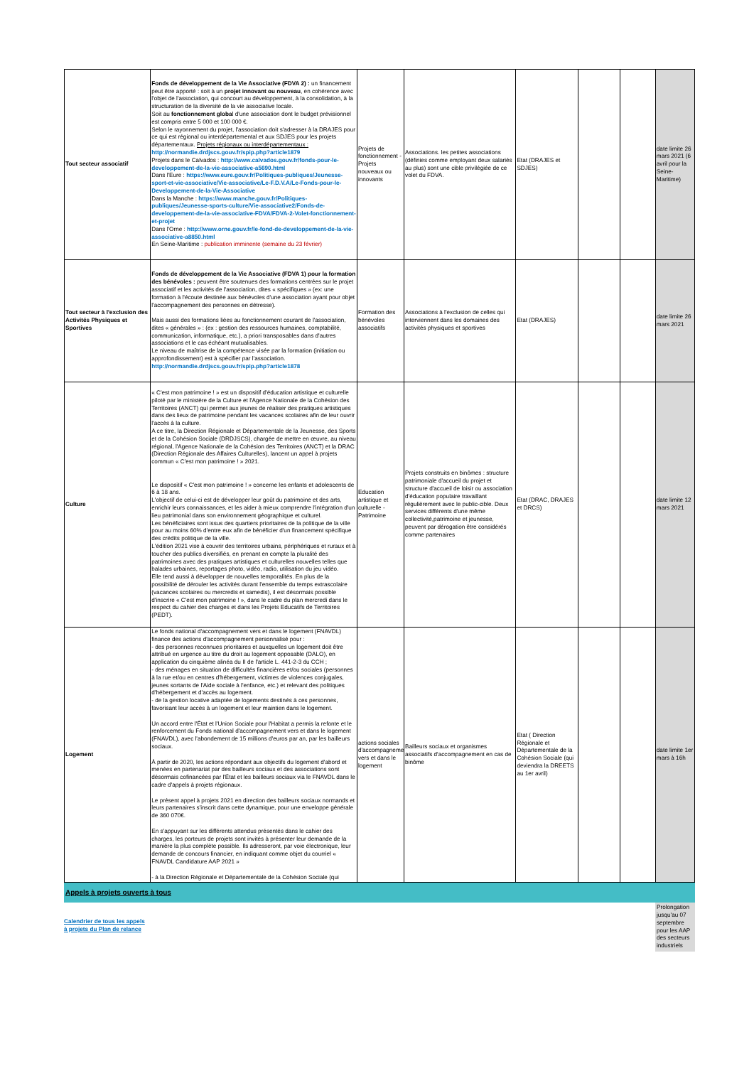| Tout secteur associatif | Fonds de développement de la Vie Associative (FDVA 2) : un financement peut être apporté : soit à un projet innovant ou nouveau , en cohérence avec l'objet de l'association, qui concourt au développement, à la consolidation, à la structuration de la diversité de la vie associative locale. Soit au fonctionnement globa l d'une association dont le budget prévisionnel est compris entre 5 000 et 100 000 €. Selon le rayonnement du projet, l'association doit s'adresser à la DRAJES pour ce qui est régional ou interdépartemental et aux SDJES pour les projets départementaux. Projets régionaux ou interdépartementaux : http://normandie.drdjscs.gouv.fr/spip.php?article1879 Projets dans le Calvados : http://www.calvados.gouv.fr/fonds-pour-le-developpement-de-la-vie-associative-a5690.html Dans l'Eure : https://www.eure.gouv.fr/Politiques-publiques/Jeunesse-sport-et-vie-associative/Vie-associative/Le-F.D.V.A/Le-Fonds-pour-le-Developpement-de-la-Vie-Associative Dans la Manche : https://www.manche.gouv.fr/Politiques-publiques/Jeunesse-sports-culture/Vie-associative2/Fonds-de-developpement-de-la-vie-associative-FDVA/FDVA-2-Volet-fonctionnement-et-projet Dans l'Orne : http://www.orne.gouv.fr/le-fond-de-developpement-de-la-vie-associative-a8850.html En Seine-Maritime : publication imminente (semaine du 23 février) | Projets de fonctionnement - Projets nouveaux ou innovants | Associations. les petites associations (définies comme employant deux salariés au plus) sont une cible privilégiée de ce volet du FDVA. | Etat (DRAJES et SDJES) | | | date limite 26 mars 2021 (6 avril pour la Seine-Maritime) |
| Tout secteur à l'exclusion des Activités Physiques et Sportives | Fonds de développement de la Vie Associative (FDVA 1) pour la formation des bénévoles : peuvent être soutenues des formations centrées sur le projet associatif et les activités de l'association, dites « spécifiques » (ex: une formation à l'écoute destinée aux bénévoles d'une association ayant pour objet l'accompagnement des personnes en détresse). Mais aussi des formations liées au fonctionnement courant de l'association, dites « générales » : (ex : gestion des ressources humaines, comptabilité, communication, informatique, etc.), a priori transposables dans d'autres associations et le cas échéant mutualisables. Le niveau de maîtrise de la compétence visée par la formation (initiation ou approfondissement) est à spécifier par l'association. http://normandie.drdjscs.gouv.fr/spip.php?article1878 | Formation des bénévoles associatifs | Associations à l'exclusion de celles qui interviennent dans les domaines des activités physiques et sportives | Etat (DRAJES) | | | date limite 26 mars 2021 |
| Culture | « C'est mon patrimoine ! » est un dispositif d'éducation artistique et culturelle piloté par le ministère de la Culture et l'Agence Nationale de la Cohésion des Territoires (ANCT) qui permet aux jeunes de réaliser des pratiques artistiques dans des lieux de patrimoine pendant les vacances scolaires afin de leur ouvrir l'accès à la culture. A ce titre, la Direction Régionale et Départementale de la Jeunesse, des Sports et de la Cohésion Sociale (DRDJSCS), chargée de mettre en œuvre, au niveau régional, l'Agence Nationale de la Cohésion des Territoires (ANCT) et la DRAC (Direction Régionale des Affaires Culturelles), lancent un appel à projets commun « C'est mon patrimoine ! » 2021. Le dispositif « C'est mon patrimoine ! » concerne les enfants et adolescents de 6 à 18 ans. L'objectif de celui-ci est de développer leur goût du patrimoine et des arts, enrichir leurs connaissances, et les aider à mieux comprendre l'intégration d'un lieu patrimonial dans son environnement géographique et culturel. Les bénéficiaires sont issus des quartiers prioritaires de la politique de la ville pour au moins 60% d'entre eux afin de bénéficier d'un financement spécifique des crédits politique de la ville. L'édition 2021 vise à couvrir des territoires urbains, périphériques et ruraux et à toucher des publics diversifiés, en prenant en compte la pluralité des patrimoines avec des pratiques artistiques et culturelles nouvelles telles que balades urbaines, reportages photo, vidéo, radio, utilisation du jeu vidéo. Elle tend aussi à développer de nouvelles temporalités. En plus de la possibilité de dérouler les activités durant l'ensemble du temps extrascolaire (vacances scolaires ou mercredis et samedis), il est désormais possible d'inscrire « C'est mon patrimoine ! », dans le cadre du plan mercredi dans le respect du cahier des charges et dans les Projets Educatifs de Territoires (PEDT). | Education artistique et culturelle - Patrimoine | Projets construits en binômes : structure patrimoniale d'accueil du projet et structure d'accueil de loisir ou association d'éducation populaire travaillant régulièrement avec le public-cible. Deux services différents d'une même collectivité,patrimoine et jeunesse, peuvent par dérogation être considérés comme partenaires | Etat (DRAC, DRAJES et DRCS) | | | date limite 12 mars 2021 |
| Logement | Le fonds national d'accompagnement vers et dans le logement (FNAVDL) finance des actions d'accompagnement personnalisé pour : - des personnes reconnues prioritaires et auxquelles un logement doit être attribué en urgence au titre du droit au logement opposable (DALO), en application du cinquième alinéa du II de l'article L. 441-2-3 du CCH ; - des ménages en situation de difficultés financières et/ou sociales (personnes à la rue et/ou en centres d'hébergement, victimes de violences conjugales, jeunes sortants de l'Aide sociale à l'enfance, etc.) et relevant des politiques d'hébergement et d'accès au logement. - de la gestion locative adaptée de logements destinés à ces personnes, favorisant leur accès à un logement et leur maintien dans le logement. Un accord entre l'État et l'Union Sociale pour l'Habitat a permis la refonte et le renforcement du Fonds national d'accompagnement vers et dans le logement (FNAVDL), avec l'abondement de 15 millions d'euros par an, par les bailleurs sociaux. À partir de 2020, les actions répondant aux objectifs du logement d'abord et menées en partenariat par des bailleurs sociaux et des associations sont désormais cofinancées par l'État et les bailleurs sociaux via le FNAVDL dans le cadre d'appels à projets régionaux. Le présent appel à projets 2021 en direction des bailleurs sociaux normands et leurs partenaires s'inscrit dans cette dynamique, pour une enveloppe générale de 360 070€. En s'appuyant sur les différents attendus présentés dans le cahier des charges, les porteurs de projets sont invités à présenter leur demande de la manière la plus complète possible. Ils adresseront, par voie électronique, leur demande de concours financier, en indiquant comme objet du courriel « FNAVDL Candidature AAP 2021 » - à la Direction Régionale et Départementale de la Cohésion Sociale (qui | actions sociales d'accompagnement vers et dans le logement | Bailleurs sociaux et organismes associatifs d'accompagnement en cas de binôme | Etat ( Direction Régionale et Départementale de la Cohésion Sociale (qui deviendra la DREETS au 1er avril) | | | date limite 1er mars à 16h |
Appels à projets ouverts à tous
Calendrier de tous les appels à projets du Plan de relance
Prolongation jusqu'au 07 septembre pour les AAP des secteurs industriels